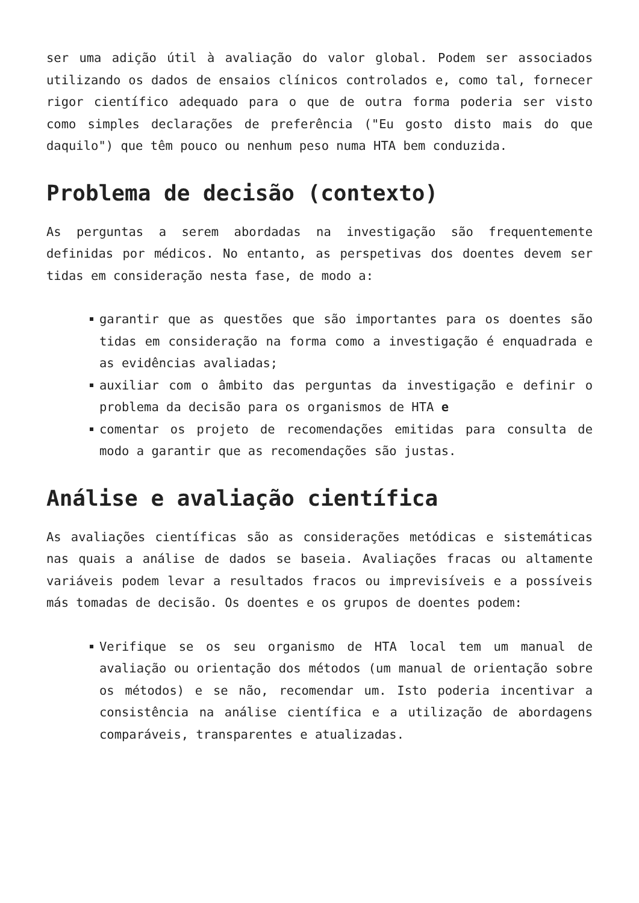ser uma adição útil à avaliação do valor global. Podem ser associados utilizando os dados de ensaios clínicos controlados e, como tal, fornecer rigor científico adequado para o que de outra forma poderia ser visto como simples declarações de preferência ("Eu gosto disto mais do que daquilo") que têm pouco ou nenhum peso numa HTA bem conduzida.
Problema de decisão (contexto)
As perguntas a serem abordadas na investigação são frequentemente definidas por médicos. No entanto, as perspetivas dos doentes devem ser tidas em consideração nesta fase, de modo a:
garantir que as questões que são importantes para os doentes são tidas em consideração na forma como a investigação é enquadrada e as evidências avaliadas;
auxiliar com o âmbito das perguntas da investigação e definir o problema da decisão para os organismos de HTA e
comentar os projeto de recomendações emitidas para consulta de modo a garantir que as recomendações são justas.
Análise e avaliação científica
As avaliações científicas são as considerações metódicas e sistemáticas nas quais a análise de dados se baseia. Avaliações fracas ou altamente variáveis podem levar a resultados fracos ou imprevisíveis e a possíveis más tomadas de decisão. Os doentes e os grupos de doentes podem:
Verifique se os seu organismo de HTA local tem um manual de avaliação ou orientação dos métodos (um manual de orientação sobre os métodos) e se não, recomendar um. Isto poderia incentivar a consistência na análise científica e a utilização de abordagens comparáveis, transparentes e atualizadas.